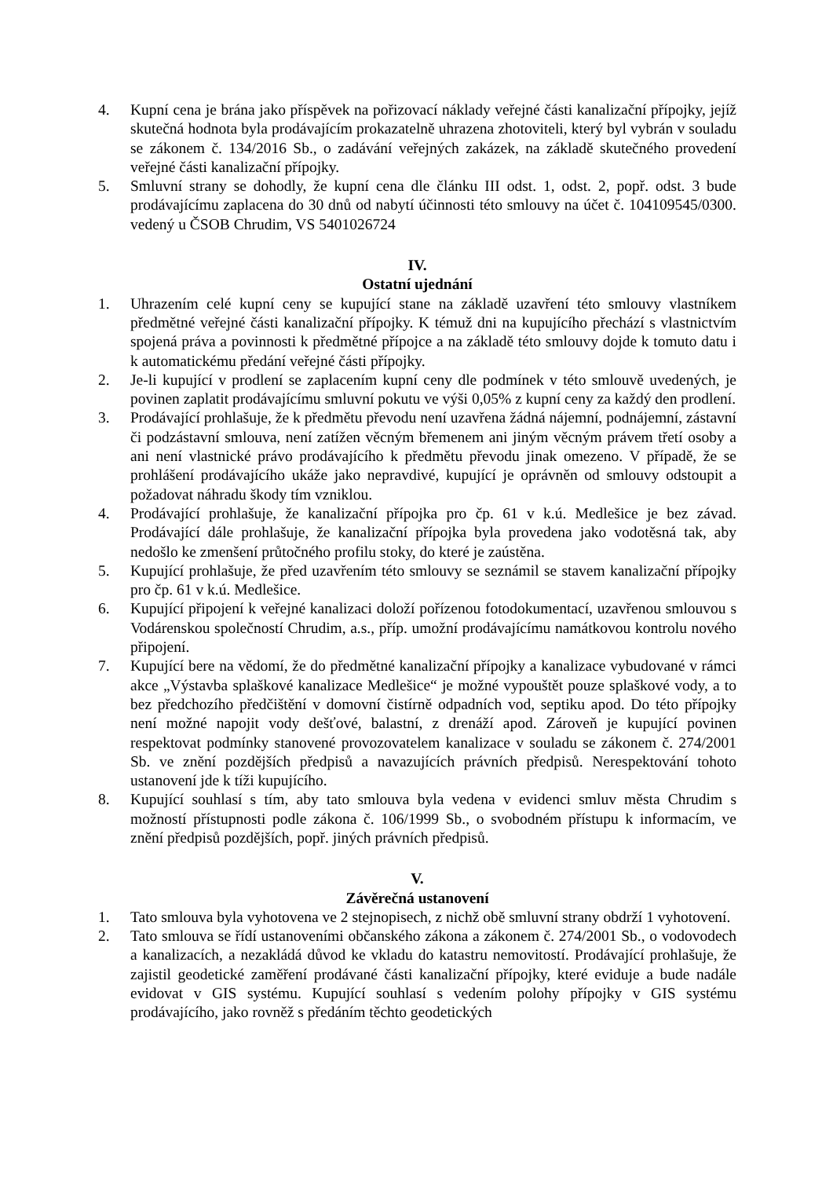4. Kupní cena je brána jako příspěvek na pořizovací náklady veřejné části kanalizační přípojky, jejíž skutečná hodnota byla prodávajícím prokazatelně uhrazena zhotoviteli, který byl vybrán v souladu se zákonem č. 134/2016 Sb., o zadávání veřejných zakázek, na základě skutečného provedení veřejné části kanalizační přípojky.
5. Smluvní strany se dohodly, že kupní cena dle článku III odst. 1, odst. 2, popř. odst. 3 bude prodávajícímu zaplacena do 30 dnů od nabytí účinnosti této smlouvy na účet č. 104109545/0300. vedený u ČSOB Chrudim, VS 5401026724
IV.
Ostatní ujednání
1. Uhrazením celé kupní ceny se kupující stane na základě uzavření této smlouvy vlastníkem předmětné veřejné části kanalizační přípojky. K témuž dni na kupujícího přechází s vlastnictvím spojená práva a povinnosti k předmětné přípojce a na základě této smlouvy dojde k tomuto datu i k automatickému předání veřejné části přípojky.
2. Je-li kupující v prodlení se zaplacením kupní ceny dle podmínek v této smlouvě uvedených, je povinen zaplatit prodávajícímu smluvní pokutu ve výši 0,05% z kupní ceny za každý den prodlení.
3. Prodávající prohlašuje, že k předmětu převodu není uzavřena žádná nájemní, podnájemní, zástavní či podzástavní smlouva, není zatížen věcným břemenem ani jiným věcným právem třetí osoby a ani není vlastnické právo prodávajícího k předmětu převodu jinak omezeno. V případě, že se prohlášení prodávajícího ukáže jako nepravdivé, kupující je oprávněn od smlouvy odstoupit a požadovat náhradu škody tím vzniklou.
4. Prodávající prohlašuje, že kanalizační přípojka pro čp. 61 v k.ú. Medlešice je bez závad. Prodávající dále prohlašuje, že kanalizační přípojka byla provedena jako vodotěsná tak, aby nedošlo ke zmenšení průtočného profilu stoky, do které je zaústěna.
5. Kupující prohlašuje, že před uzavřením této smlouvy se seznámil se stavem kanalizační přípojky pro čp. 61 v k.ú. Medlešice.
6. Kupující připojení k veřejné kanalizaci doloží pořízenou fotodokumentací, uzavřenou smlouvou s Vodárenskou společností Chrudim, a.s., příp. umožní prodávajícímu namátkovou kontrolu nového připojení.
7. Kupující bere na vědomí, že do předmětné kanalizační přípojky a kanalizace vybudované v rámci akce „Výstavba splaškové kanalizace Medlešice“ je možné vypouštět pouze splaškové vody, a to bez předchozího předčištění v domovní čistírně odpadních vod, septiku apod. Do této přípojky není možné napojit vody dešťové, balastní, z drenáží apod. Zároveň je kupující povinen respektovat podmínky stanovené provozovatelem kanalizace v souladu se zákonem č. 274/2001 Sb. ve znění pozdějších předpisů a navazujících právních předpisů. Nerespektování tohoto ustanovení jde k tíži kupujícího.
8. Kupující souhlasí s tím, aby tato smlouva byla vedena v evidenci smluv města Chrudim s možností přístupnosti podle zákona č. 106/1999 Sb., o svobodném přístupu k informacím, ve znění předpisů pozdějších, popř. jiných právních předpisů.
V.
Závěrečná ustanovení
1. Tato smlouva byla vyhotovena ve 2 stejnopisech, z nichž obě smluvní strany obdrží 1 vyhotovení.
2. Tato smlouva se řídí ustanoveními občanského zákona a zákonem č. 274/2001 Sb., o vodovodech a kanalizacích, a nezakládá důvod ke vkladu do katastru nemovitostí. Prodávající prohlašuje, že zajistil geodetické zaměření prodávané části kanalizační přípojky, které eviduje a bude nadále evidovat v GIS systému. Kupující souhlasí s vedením polohy přípojky v GIS systému prodávajícího, jako rovněž s předáním těchto geodetických